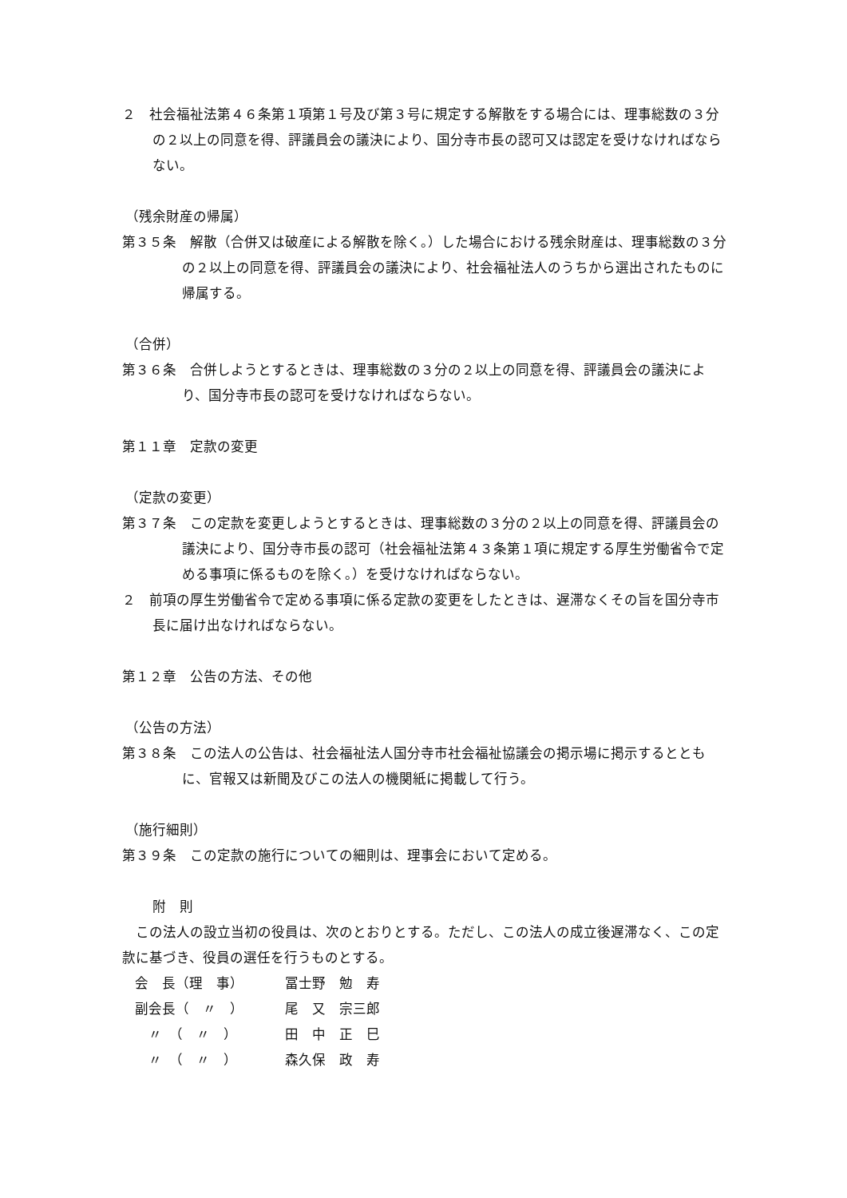２　社会福祉法第４６条第１項第１号及び第３号に規定する解散をする場合には、理事総数の３分の２以上の同意を得、評議員会の議決により、国分寺市長の認可又は認定を受けなければならない。
（残余財産の帰属）
第３５条　解散（合併又は破産による解散を除く。）した場合における残余財産は、理事総数の３分の２以上の同意を得、評議員会の議決により、社会福祉法人のうちから選出されたものに帰属する。
（合併）
第３６条　合併しようとするときは、理事総数の３分の２以上の同意を得、評議員会の議決により、国分寺市長の認可を受けなければならない。
第１１章　定款の変更
（定款の変更）
第３７条　この定款を変更しようとするときは、理事総数の３分の２以上の同意を得、評議員会の議決により、国分寺市長の認可（社会福祉法第４３条第１項に規定する厚生労働省令で定める事項に係るものを除く。）を受けなければならない。
２　前項の厚生労働省令で定める事項に係る定款の変更をしたときは、遅滞なくその旨を国分寺市長に届け出なければならない。
第１２章　公告の方法、その他
（公告の方法）
第３８条　この法人の公告は、社会福祉法人国分寺市社会福祉協議会の掲示場に掲示するとともに、官報又は新聞及びこの法人の機関紙に掲載して行う。
（施行細則）
第３９条　この定款の施行についての細則は、理事会において定める。
附　則
　この法人の設立当初の役員は、次のとおりとする。ただし、この法人の成立後遅滞なく、この定款に基づき、役員の選任を行うものとする。
| 会 長（理 事） | 冨士野 勉 寿 |
| 副会長（ 〃 ） | 尾 又 宗三郎 |
| 〃 （ 〃 ） | 田 中 正 巳 |
| 〃 （ 〃 ） | 森久保 政 寿 |